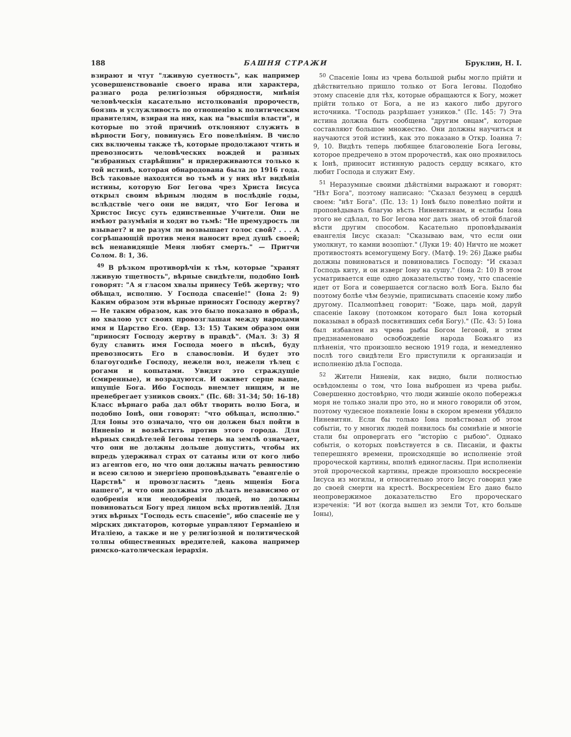188 БАШНЯ СТРАЖИ Бруклин, Н. I.
взирают и чтут "лживую суетность", как например усовершенствованіе своего нрава или характера, разнаго рода религіозныя обрядности, мнѣнія человѣческія касательно истолкованія пророчеств, боязнь и услужливость по отношенію к политическим правителям, взирая на них, как на "высшія власти", и которые по этой причинѣ отклоняют служить в вѣрности Богу, повинуясь Его повелѣніям. В число сих включены также тѣ, которые продолжают чтить и превозносить человѣческих вождей и разных "избранных старѣйшин" и придерживаются только к той истинѣ, которая обнародована была до 1916 года. Всѣ таковые находятся во тьмѣ и у них нѣт видѣнія истины, которую Бог Iегова чрез Христа Iисуса открыл своим вѣрным людям в послѣдніе годы, вслѣдствіе чего они не видят, что Бог Iегова и Христос Iисус суть единственные Учители. Они не имѣют разумѣнія и ходят во тьмѣ: "Не премудрость ли взывает? и не разум ли возвышает голос свой? . . . А согрѣшающій против меня наносит вред душѣ своей; всѣ ненавидящіе Меня любят смерть." — Притчи Солом. 8: 1, 36.
<sup>49</sup> В рѣзком противорѣчіи к тѣм, которые "хранят лживую тщетность", вѣрные свидѣтели, подобно Iонѣ говорят: "А я гласом хвалы принесу Тебѣ жертву; что обѣщал, исполню. У Господа спасеніе!" (Iона 2: 9) Каким образом эти вѣрные приносят Господу жертву? — Не таким образом, как это было показано в образѣ, но хвалою уст своих провозглашая между народами имя и Царство Его. (Евр. 13: 15) Таким образом они "приносят Господу жертву в правдѣ". (Мал. 3: 3) Я буду славить имя Господа моего в пѣснѣ, буду превозносить Его в славословіи. И будет это благоугоднѣе Господу, нежели вол, нежели тѣлец с рогами и копытами. Увидят это страждущіе (смиренные), и возрадуются. И оживет серце ваше, ищущіе Бога. Ибо Господь внемлет нищим, и не пренебрегает узников своих." (Пс. 68: 31-34; 50: 16-18) Класс вѣрнаго раба дал обѣт творить волю Бога, и подобно Iонѣ, они говорят: "что обѣщал, исполню." Для Iоны это означало, что он должен был пойти в Ниневію и возвѣстить против этого города. Для вѣрных свидѣтелей Iеговы теперь на землѣ означает, что они не должны дольше допустить, чтобы их впредь удерживал страх от сатаны или от кого либо из агентов его, но что они должны начать ревностию и всею силою и энергіею проповѣдывать "евангеліе о Царствѣ" и провозгласить "день мщенія Бога нашего", и что они должны это дѣлать независимо от одобренія или неодобренія людей, но должны повиноваться Богу пред лицом всѣх противленій. Для этих вѣрных "Господь есть спасеніе", ибо спасеніе не у мірских диктаторов, которые управляют Германіею и Италіею, а также и не у религіозной и политической толпы общественных вредителей, какова например римско-католическая іерархія.
<sup>50</sup> Спасеніе Iоны из чрева большой рыбы могло прійти и дѣйствительно пришло только от Бога Iеговы. Подобно этому спасеніе для тѣх, которые обращаются к Богу, может прійти только от Бога, а не из какого либо другого источника. "Господь разрѣшает узников." (Пс. 145: 7) Эта истина должна быть сообщена "другим овцам", которые составляют большое множество. Они должны научиться и научаются этой истинѣ, как это показано в Откр. Iоанна 7: 9, 10. Видѣть теперь любящее благоволеніе Бога Iеговы, которое предречено в этом пророчествѣ, как оно проявилось к Iонѣ, приносит истинную радость сердцу всякаго, кто любит Господа и служит Ему.
<sup>51</sup> Неразумные своими дѣйствіями выражают и говорят: "Нѣт Бога", поэтому написано: "Сказал безумец в сердцѣ своем: "нѣт Бога". (Пс. 13: 1) Iонѣ было повелѣно пойти и проповѣдывать благую вѣсть Ниневитянам, и еслибы Iона этого не сдѣлал, то Бог Iегова мог дать знать об этой благой вѣсти другим способом. Касательно проповѣдыванія евангелія Iисус сказал: "Сказываю вам, что если они умолкнут, то камни возопіют." (Луки 19: 40) Ничто не может противостоять всемогущему Богу. (Матф. 19: 26) Даже рыбы должны повиноваться и повиновались Господу: "И сказал Господь киту, и он изверг Iону на сушу." (Iона 2: 10) В этом усматривается еще одно доказательство тому, что спасеніе идет от Бога и совершается согласно волѣ Бога. Было бы поэтому болѣе чѣм безуміе, приписывать спасеніе кому либо другому. Псалмопѣвец говорит: "Боже, царь мой, даруй спасеніе Iакову (потомком котораго был Iона который показывал в образѣ посвятивших себя Богу)." (Пс. 43: 5) Iона был избавлен из чрева рыбы Богом Iеговой, и этим предзнаменовано освобожденіе народа Божьяго из плѣненія, что произошло весною 1919 года, и немедленно послѣ того свидѣтели Его приступили к организаціи и исполненію дѣла Господа.
<sup>52</sup> Жители Ниневіи, как видно, были полностью освѣдомлены о том, что Iона выброшен из чрева рыбы. Совершенно достовѣрно, что люди жившіе около побережья моря не только знали про это, но и много говорили об этом, поэтому чудесное появленіе Iоны в скором времени убѣдило Ниневитян. Если бы только Iона повѣствовал об этом событіи, то у многих людей появилось бы сомнѣніе и многіе стали бы опровергать его "исторію с рыбою". Однако событія, о которых повѣствуется в св. Писаніи, и факты теперешняго времени, происходящіе во исполненіе этой пророческой картины, вполнѣ единогласны. При исполненіи этой пророческой картины, прежде произошло воскресеніе Iисуса из могилы, и относительно этого Iисус говорил уже до своей смерти на крестѣ. Воскресеніем Его дано было неопровержимое доказательство Его пророческаго изреченія: "И вот (когда вышел из земли Тот, кто больше Iоны),